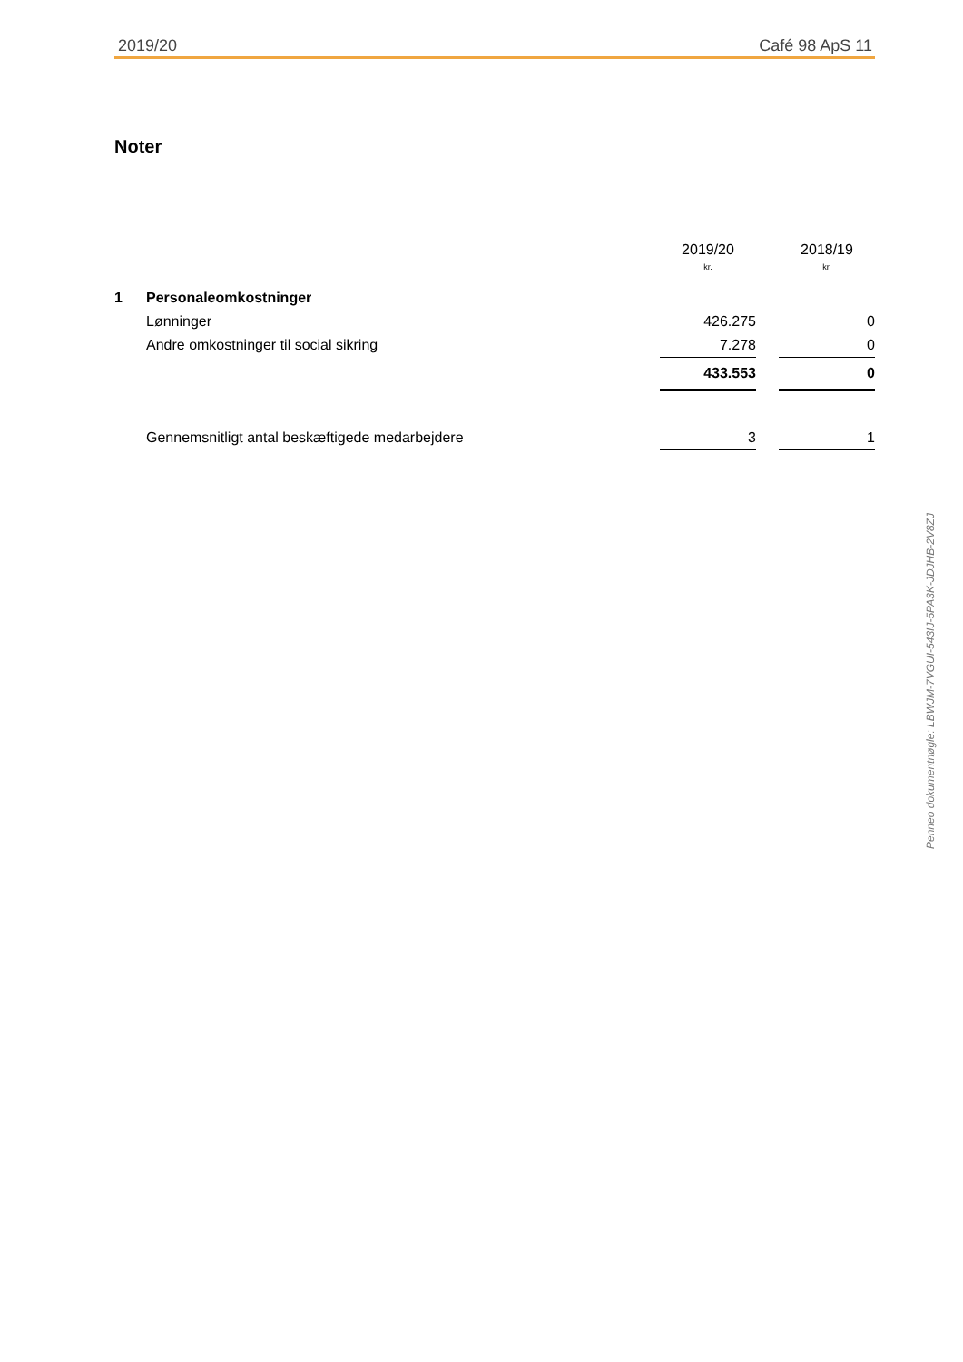2019/20 Café 98 ApS 11
Noter
| | | 2019/20 | | 2018/19 |
| | | kr. | | kr. |
| 1 | Personaleomkostninger | | | |
| | Lønninger | 426.275 | | 0 |
| | Andre omkostninger til social sikring | 7.278 | | 0 |
| | | 433.553 | | 0 |
| | Gennemsnitligt antal beskæftigede medarbejdere | 3 | | 1 |
Penneo dokumentnøgle: LBWJM-7VGUI-543IJ-5PA3K-JDJHB-2V8ZJ